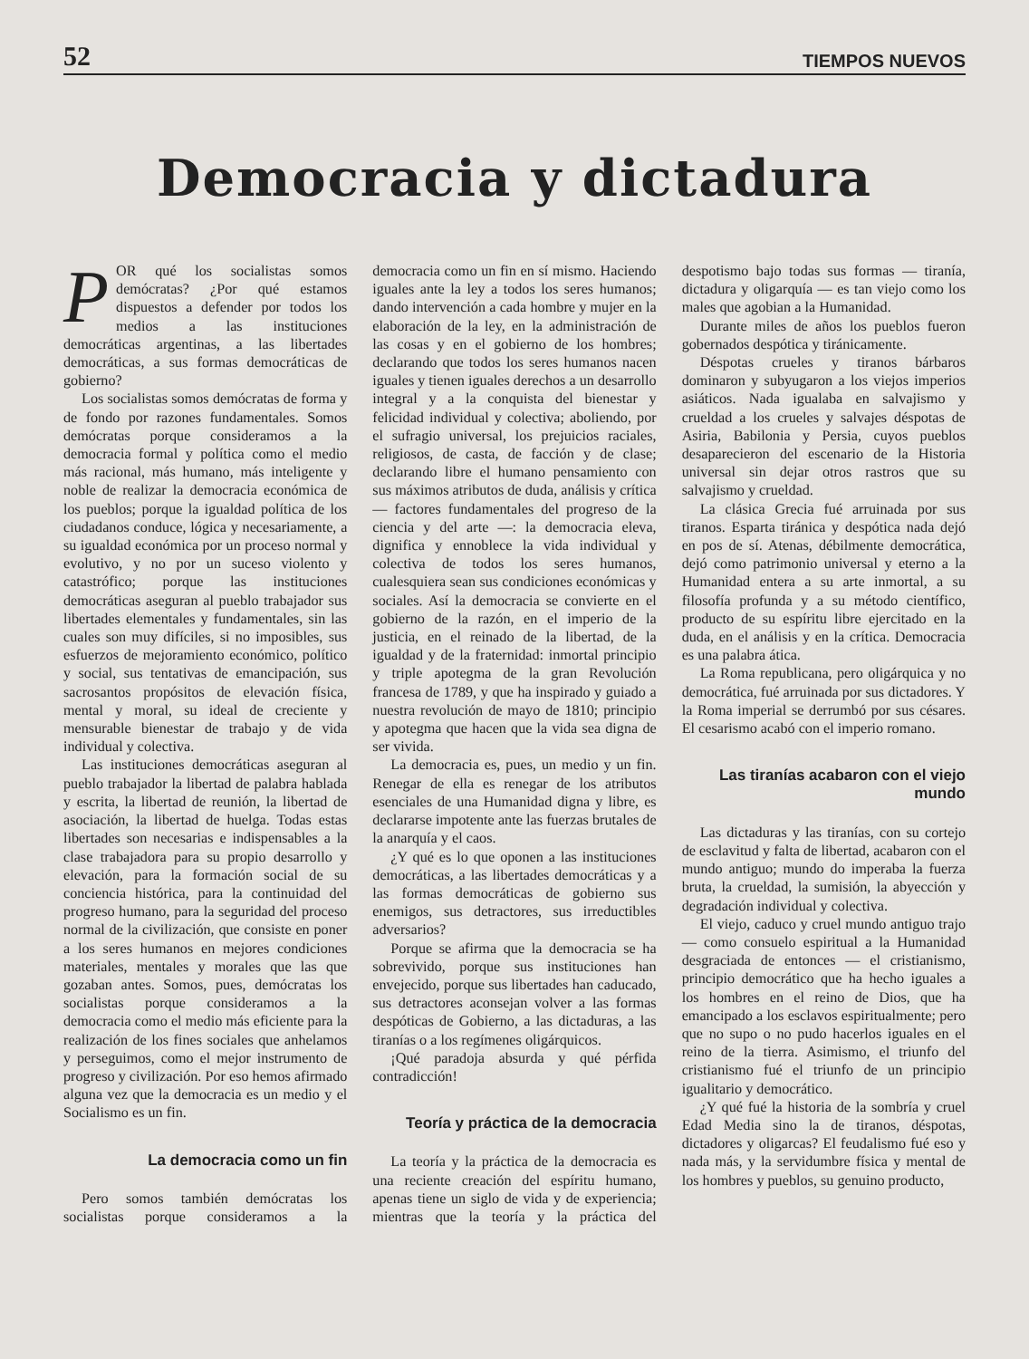52 TIEMPOS NUEVOS
Democracia y dictadura
POR qué los socialistas somos demócratas? ¿Por qué estamos dispuestos a defender por todos los medios a las instituciones democráticas argentinas, a las libertades democráticas, a sus formas democráticas de gobierno?
Los socialistas somos demócratas de forma y de fondo por razones fundamentales. Somos demócratas porque consideramos a la democracia formal y política como el medio más racional, más humano, más inteligente y noble de realizar la democracia económica de los pueblos; porque la igualdad política de los ciudadanos conduce, lógica y necesariamente, a su igualdad económica por un proceso normal y evolutivo, y no por un suceso violento y catastrófico; porque las instituciones democráticas aseguran al pueblo trabajador sus libertades elementales y fundamentales, sin las cuales son muy difíciles, si no imposibles, sus esfuerzos de mejoramiento económico, político y social, sus tentativas de emancipación, sus sacrosantos propósitos de elevación física, mental y moral, su ideal de creciente y mensurable bienestar de trabajo y de vida individual y colectiva.
Las instituciones democráticas aseguran al pueblo trabajador la libertad de palabra hablada y escrita, la libertad de reunión, la libertad de asociación, la libertad de huelga. Todas estas libertades son necesarias e indispensables a la clase trabajadora para su propio desarrollo y elevación, para la formación social de su conciencia histórica, para la continuidad del progreso humano, para la seguridad del proceso normal de la civilización, que consiste en poner a los seres humanos en mejores condiciones materiales, mentales y morales que las que gozaban antes. Somos, pues, demócratas los socialistas porque consideramos a la democracia como el medio más eficiente para la realización de los fines sociales que anhelamos y perseguimos, como el mejor instrumento de progreso y civilización. Por eso hemos afirmado alguna vez que la democracia es un medio y el Socialismo es un fin.
La democracia como un fin
Pero somos también demócratas los socialistas porque consideramos a la democracia como un fin en sí mismo. Haciendo iguales ante la ley a todos los seres humanos; dando intervención a cada hombre y mujer en la elaboración de la ley, en la administración de las cosas y en el gobierno de los hombres; declarando que todos los seres humanos nacen iguales y tienen iguales derechos a un desarrollo integral y a la conquista del bienestar y felicidad individual y colectiva; aboliendo, por el sufragio universal, los prejuicios raciales, religiosos, de casta, de facción y de clase; declarando libre el humano pensamiento con sus máximos atributos de duda, análisis y crítica — factores fundamentales del progreso de la ciencia y del arte —: la democracia eleva, dignifica y ennoblece la vida individual y colectiva de todos los seres humanos, cualesquiera sean sus condiciones económicas y sociales. Así la democracia se convierte en el gobierno de la razón, en el imperio de la justicia, en el reinado de la libertad, de la igualdad y de la fraternidad: inmortal principio y triple apotegma de la gran Revolución francesa de 1789, y que ha inspirado y guiado a nuestra revolución de mayo de 1810; principio y apotegma que hacen que la vida sea digna de ser vivida.
La democracia es, pues, un medio y un fin. Renegar de ella es renegar de los atributos esenciales de una Humanidad digna y libre, es declararse impotente ante las fuerzas brutales de la anarquía y el caos.
¿Y qué es lo que oponen a las instituciones democráticas, a las libertades democráticas y a las formas democráticas de gobierno sus enemigos, sus detractores, sus irreductibles adversarios?
Porque se afirma que la democracia se ha sobrevivido, porque sus instituciones han envejecido, porque sus libertades han caducado, sus detractores aconsejan volver a las formas despóticas de Gobierno, a las dictaduras, a las tiranías o a los regímenes oligárquicos.
¡Qué paradoja absurda y qué pérfida contradicción!
Teoría y práctica de la democracia
La teoría y la práctica de la democracia es una reciente creación del espíritu humano, apenas tiene un siglo de vida y de experiencia; mientras que la teoría y la práctica del despotismo bajo todas sus formas — tiranía, dictadura y oligarquía — es tan viejo como los males que agobian a la Humanidad.
Durante miles de años los pueblos fueron gobernados despótica y tiránicamente.
Déspotas crueles y tiranos bárbaros dominaron y subyugaron a los viejos imperios asiáticos. Nada igualaba en salvajismo y crueldad a los crueles y salvajes déspotas de Asiria, Babilonia y Persia, cuyos pueblos desaparecieron del escenario de la Historia universal sin dejar otros rastros que su salvajismo y crueldad.
La clásica Grecia fué arruinada por sus tiranos. Esparta tiránica y despótica nada dejó en pos de sí. Atenas, débilmente democrática, dejó como patrimonio universal y eterno a la Humanidad entera a su arte inmortal, a su filosofía profunda y a su método científico, producto de su espíritu libre ejercitado en la duda, en el análisis y en la crítica. Democracia es una palabra ática.
La Roma republicana, pero oligárquica y no democrática, fué arruinada por sus dictadores. Y la Roma imperial se derrumbó por sus césares. El cesarismo acabó con el imperio romano.
Las tiranías acabaron con el viejo mundo
Las dictaduras y las tiranías, con su cortejo de esclavitud y falta de libertad, acabaron con el mundo antiguo; mundo do imperaba la fuerza bruta, la crueldad, la sumisión, la abyección y degradación individual y colectiva.
El viejo, caduco y cruel mundo antiguo trajo — como consuelo espiritual a la Humanidad desgraciada de entonces — el cristianismo, principio democrático que ha hecho iguales a los hombres en el reino de Dios, que ha emancipado a los esclavos espiritualmente; pero que no supo o no pudo hacerlos iguales en el reino de la tierra. Asimismo, el triunfo del cristianismo fué el triunfo de un principio igualitario y democrático.
¿Y qué fué la historia de la sombría y cruel Edad Media sino la de tiranos, déspotas, dictadores y oligarcas? El feudalismo fué eso y nada más, y la servidumbre física y mental de los hombres y pueblos, su genuino producto,